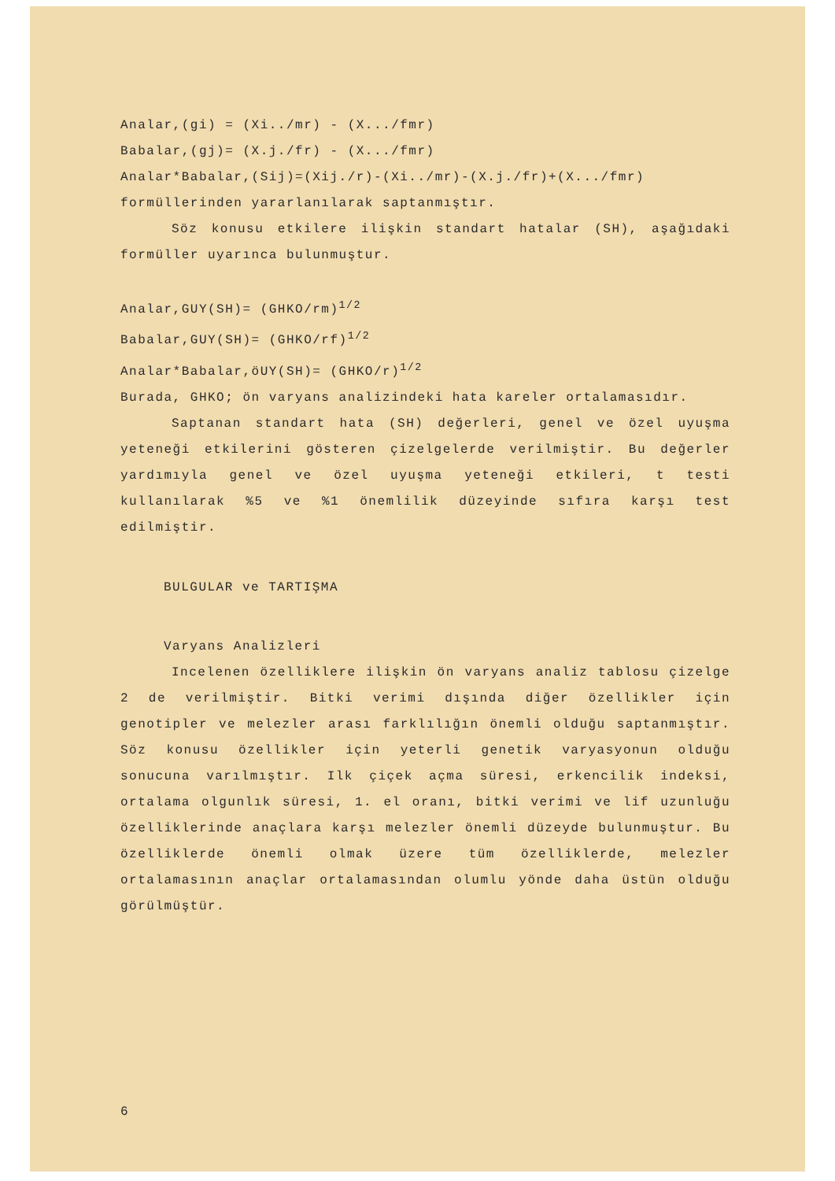Analar,(gi) = (Xi../mr) - (X.../fmr)
Babalar,(gj)= (X.j./fr) - (X.../fmr)
Analar*Babalar,(Sij)=(Xij./r)-(Xi../mr)-(X.j./fr)+(X.../fmr)
formüllerinden yararlanılarak saptanmıştır.
Söz konusu etkilere ilişkin standart hatalar (SH), aşağıdaki formüller uyarınca bulunmuştur.
Analar,GUY(SH)= (GHKO/rm)<sup>1/2</sup>
Babalar,GUY(SH)= (GHKO/rf)<sup>1/2</sup>
Analar*Babalar,öUY(SH)= (GHKO/r)<sup>1/2</sup>
Burada, GHKO; ön varyans analizindeki hata kareler ortalamasıdır.
Saptanan standart hata (SH) değerleri, genel ve özel uyuşma yeteneği etkilerini gösteren çizelgelerde verilmiştir. Bu değerler yardımıyla genel ve özel uyuşma yeteneği etkileri, t testi kullanılarak %5 ve %1 önemlilik düzeyinde sıfıra karşı test edilmiştir.
BULGULAR ve TARTIŞMA
Varyans Analizleri
Incelenen özelliklere ilişkin ön varyans analiz tablosu çizelge 2 de verilmiştir. Bitki verimi dışında diğer özellikler için genotipler ve melezler arası farklılığın önemli olduğu saptanmıştır. Söz konusu özellikler için yeterli genetik varyasyonun olduğu sonucuna varılmıştır. Ilk çiçek açma süresi, erkencilik indeksi, ortalama olgunlık süresi, 1. el oranı, bitki verimi ve lif uzunluğu özelliklerinde anaçlara karşı melezler önemli düzeyde bulunmuştur. Bu özelliklerde önemli olmak üzere tüm özelliklerde, melezler ortalamasının anaçlar ortalamasından olumlu yönde daha üstün olduğu görülmüştür.
6